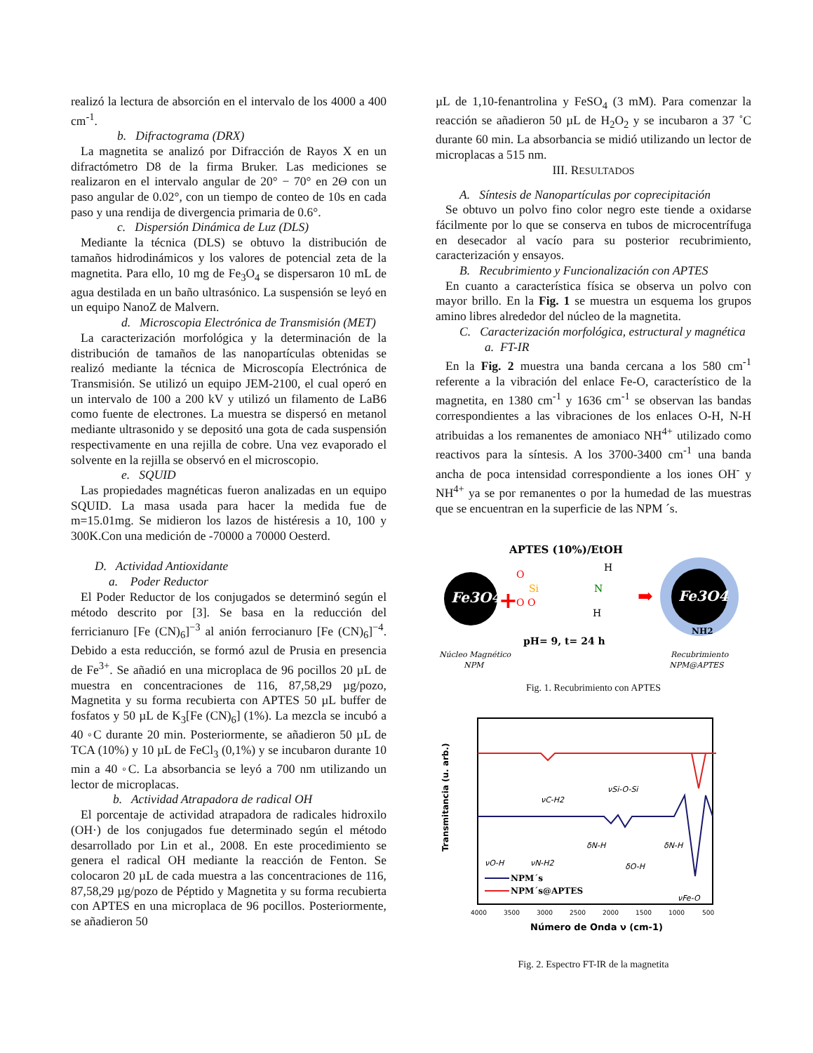realizó la lectura de absorción en el intervalo de los 4000 a 400 cm<sup>-1</sup>.
b. Difractograma (DRX)
La magnetita se analizó por Difracción de Rayos X en un difractómetro D8 de la firma Bruker. Las mediciones se realizaron en el intervalo angular de 20° − 70° en 2Θ con un paso angular de 0.02°, con un tiempo de conteo de 10s en cada paso y una rendija de divergencia primaria de 0.6°.
c. Dispersión Dinámica de Luz (DLS)
Mediante la técnica (DLS) se obtuvo la distribución de tamaños hidrodinámicos y los valores de potencial zeta de la magnetita. Para ello, 10 mg de Fe<sub>3</sub>O<sub>4</sub> se dispersaron 10 mL de agua destilada en un baño ultrasónico. La suspensión se leyó en un equipo NanoZ de Malvern.
d. Microscopia Electrónica de Transmisión (MET)
La caracterización morfológica y la determinación de la distribución de tamaños de las nanopartículas obtenidas se realizó mediante la técnica de Microscopía Electrónica de Transmisión. Se utilizó un equipo JEM-2100, el cual operó en un intervalo de 100 a 200 kV y utilizó un filamento de LaB6 como fuente de electrones. La muestra se dispersó en metanol mediante ultrasonido y se depositó una gota de cada suspensión respectivamente en una rejilla de cobre. Una vez evaporado el solvente en la rejilla se observó en el microscopio.
e. SQUID
Las propiedades magnéticas fueron analizadas en un equipo SQUID. La masa usada para hacer la medida fue de m=15.01mg. Se midieron los lazos de histéresis a 10, 100 y 300K.Con una medición de -70000 a 70000 Oesterd.
D. Actividad Antioxidante
a. Poder Reductor
El Poder Reductor de los conjugados se determinó según el método descrito por [3]. Se basa en la reducción del ferricianuro [Fe (CN)<sub>6</sub>]<sup>−3</sup> al anión ferrocianuro [Fe (CN)<sub>6</sub>]<sup>−4</sup>. Debido a esta reducción, se formó azul de Prusia en presencia de Fe<sup>3+</sup>. Se añadió en una microplaca de 96 pocillos 20 µL de muestra en concentraciones de 116, 87,58,29 µg/pozo, Magnetita y su forma recubierta con APTES 50 µL buffer de fosfatos y 50 µL de K<sub>3</sub>[Fe (CN)<sub>6</sub>] (1%). La mezcla se incubó a 40 ◦C durante 20 min. Posteriormente, se añadieron 50 µL de TCA (10%) y 10 µL de FeCl<sub>3</sub> (0,1%) y se incubaron durante 10 min a 40 ◦C. La absorbancia se leyó a 700 nm utilizando un lector de microplacas.
b. Actividad Atrapadora de radical OH
El porcentaje de actividad atrapadora de radicales hidroxilo (OH·) de los conjugados fue determinado según el método desarrollado por Lin et al., 2008. En este procedimiento se genera el radical OH mediante la reacción de Fenton. Se colocaron 20 µL de cada muestra a las concentraciones de 116, 87,58,29 µg/pozo de Péptido y Magnetita y su forma recubierta con APTES en una microplaca de 96 pocillos. Posteriormente, se añadieron 50
µL de 1,10-fenantrolina y FeSO<sub>4</sub> (3 mM). Para comenzar la reacción se añadieron 50 µL de H<sub>2</sub>O<sub>2</sub> y se incubaron a 37 ˚C durante 60 min. La absorbancia se midió utilizando un lector de microplacas a 515 nm.
III. RESULTADOS
A. Síntesis de Nanopartículas por coprecipitación
Se obtuvo un polvo fino color negro este tiende a oxidarse fácilmente por lo que se conserva en tubos de microcentrífuga en desecador al vacío para su posterior recubrimiento, caracterización y ensayos.
B. Recubrimiento y Funcionalización con APTES
En cuanto a característica física se observa un polvo con mayor brillo. En la Fig. 1 se muestra un esquema los grupos amino libres alrededor del núcleo de la magnetita.
C. Caracterización morfológica, estructural y magnética
a. FT-IR
En la Fig. 2 muestra una banda cercana a los 580 cm<sup>-1</sup> referente a la vibración del enlace Fe-O, característico de la magnetita, en 1380 cm<sup>-1</sup> y 1636 cm<sup>-1</sup> se observan las bandas correspondientes a las vibraciones de los enlaces O-H, N-H atribuidas a los remanentes de amoniaco NH<sup>4+</sup> utilizado como reactivos para la síntesis. A los 3700-3400 cm<sup>-1</sup> una banda ancha de poca intensidad correspondiente a los iones OH<sup>-</sup> y NH<sup>4+</sup> ya se por remanentes o por la humedad de las muestras que se encuentran en la superficie de las NPM ´s.
APTES (10%)/EtOH
Fe3O4
+
O
Si
O O
N
H
H
➡
Fe3O4
NH2
pH= 9, t= 24 h
Núcleo Magnético
NPM
Recubrimiento
NPM@APTES
Fig. 1. Recubrimiento con APTES
Transmitancia (u. arb.)
νC-H2
νSi-O-Si
νO-H
νN-H2
δN-H
δO-H
δN-H
νFe-O
NPM´s
NPM´s@APTES
4000
3500
3000
2500
2000
1500
1000
500
Número de Onda ν (cm-1)
Fig. 2. Espectro FT-IR de la magnetita